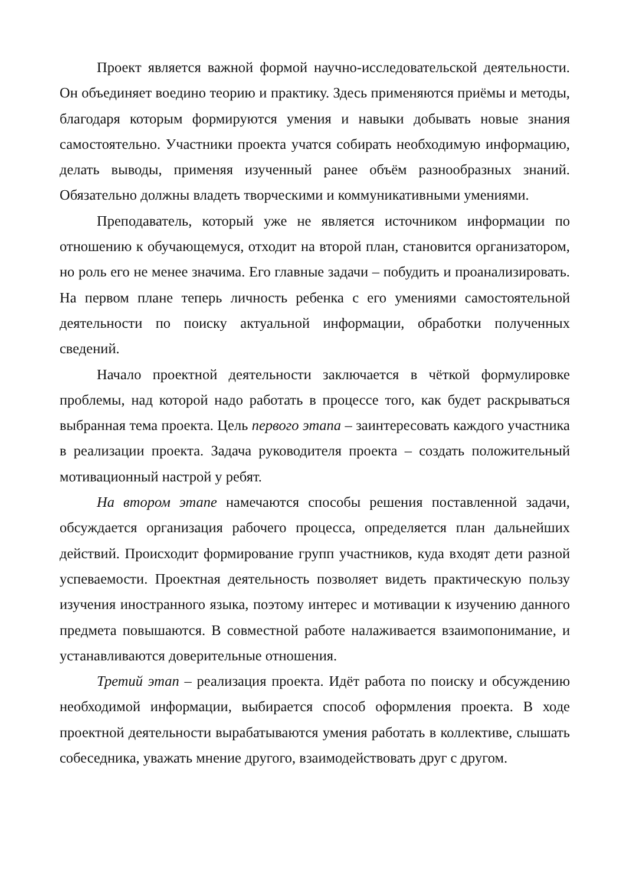Проект является важной формой научно-исследовательской деятельности. Он объединяет воедино теорию и практику. Здесь применяются приёмы и методы, благодаря которым формируются умения и навыки добывать новые знания самостоятельно. Участники проекта учатся собирать необходимую информацию, делать выводы, применяя изученный ранее объём разнообразных знаний. Обязательно должны владеть творческими и коммуникативными умениями.
Преподаватель, который уже не является источником информации по отношению к обучающемуся, отходит на второй план, становится организатором, но роль его не менее значима. Его главные задачи – побудить и проанализировать. На первом плане теперь личность ребенка с его умениями самостоятельной деятельности по поиску актуальной информации, обработки полученных сведений.
Начало проектной деятельности заключается в чёткой формулировке проблемы, над которой надо работать в процессе того, как будет раскрываться выбранная тема проекта. Цель первого этапа – заинтересовать каждого участника в реализации проекта. Задача руководителя проекта – создать положительный мотивационный настрой у ребят.
На втором этапе намечаются способы решения поставленной задачи, обсуждается организация рабочего процесса, определяется план дальнейших действий. Происходит формирование групп участников, куда входят дети разной успеваемости. Проектная деятельность позволяет видеть практическую пользу изучения иностранного языка, поэтому интерес и мотивации к изучению данного предмета повышаются. В совместной работе налаживается взаимопонимание, и устанавливаются доверительные отношения.
Третий этап – реализация проекта. Идёт работа по поиску и обсуждению необходимой информации, выбирается способ оформления проекта. В ходе проектной деятельности вырабатываются умения работать в коллективе, слышать собеседника, уважать мнение другого, взаимодействовать друг с другом.